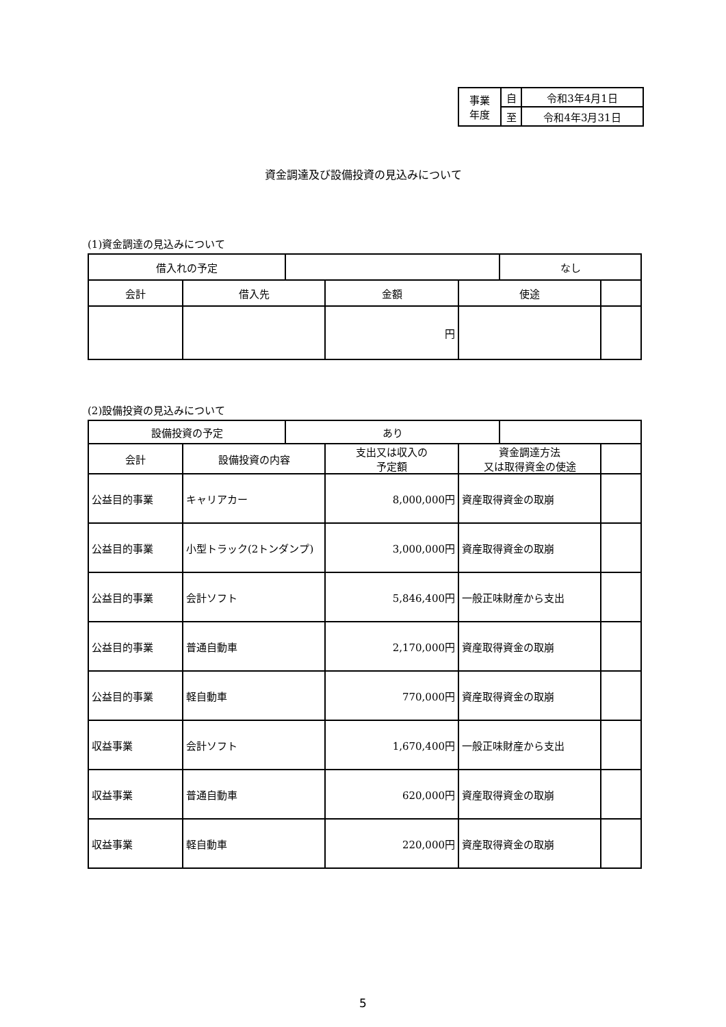| 事業 年度 | 自 | 令和3年4月1日 |
| | 至 | 令和4年3月31日 |
資金調達及び設備投資の見込みについて
(1)資金調達の見込みについて
| 借入れの予定 | | | | | なし | |
| 会計 | 借入先 | | 金額 | 使途 | | |
| | | | 円 | | | |
(2)設備投資の見込みについて
| 設備投資の予定 | | あり | | | | |
| 会計 | 設備投資の内容 | | 支出又は収入の 予定額 | 資金調達方法 又は取得資金の使途 | | |
| 公益目的事業 | キャリアカー | | 8,000,000円 | 資産取得資金の取崩 | | |
| 公益目的事業 | 小型トラック(2トンダンプ) | | 3,000,000円 | 資産取得資金の取崩 | | |
| 公益目的事業 | 会計ソフト | | 5,846,400円 | 一般正味財産から支出 | | |
| 公益目的事業 | 普通自動車 | | 2,170,000円 | 資産取得資金の取崩 | | |
| 公益目的事業 | 軽自動車 | | 770,000円 | 資産取得資金の取崩 | | |
| 収益事業 | 会計ソフト | | 1,670,400円 | 一般正味財産から支出 | | |
| 収益事業 | 普通自動車 | | 620,000円 | 資産取得資金の取崩 | | |
| 収益事業 | 軽自動車 | | 220,000円 | 資産取得資金の取崩 | | |
5